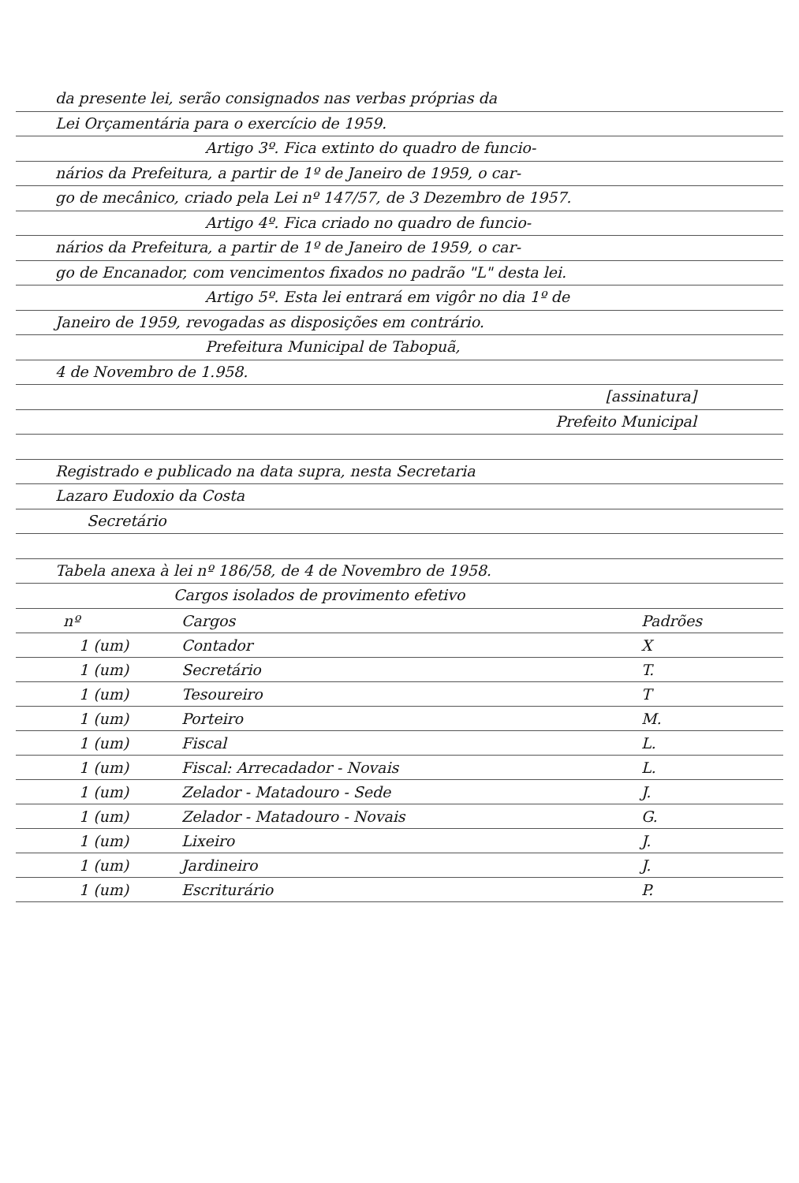da presente lei, serão consignados nas verbas próprias da
Lei Orçamentária para o exercício de 1959.
Artigo 3º. Fica extinto do quadro de funcio-
nários da Prefeitura, a partir de 1º de Janeiro de 1959, o car-
go de mecânico, criado pela Lei nº 147/57, de 3 Dezembro de 1957.
Artigo 4º. Fica criado no quadro de funcio-
nários da Prefeitura, a partir de 1º de Janeiro de 1959, o car-
go de Encanador, com vencimentos fixados no padrão "L" desta lei.
Artigo 5º. Esta lei entrará em vigôr no dia 1º de
Janeiro de 1959, revogadas as disposições em contrário.
Prefeitura Municipal de Tabopuã,
4 de Novembro de 1.958.
[assinatura]
Prefeito Municipal
Registrado e publicado na data supra, nesta Secretaria
Lazaro Eudoxio da Costa
Secretário
Tabela anexa à lei nº 186/58, de 4 de Novembro de 1958.
Cargos isolados de provimento efetivo
| nº | Cargos | Padrões |
| --- | --- | --- |
| 1 (um) | Contador | X |
| 1 (um) | Secretário | T. |
| 1 (um) | Tesoureiro | T |
| 1 (um) | Porteiro | M. |
| 1 (um) | Fiscal | L. |
| 1 (um) | Fiscal: Arrecadador - Novais | L. |
| 1 (um) | Zelador - Matadouro - Sede | J. |
| 1 (um) | Zelador - Matadouro - Novais | G. |
| 1 (um) | Lixeiro | J. |
| 1 (um) | Jardineiro | J. |
| 1 (um) | Escriturário | P. |